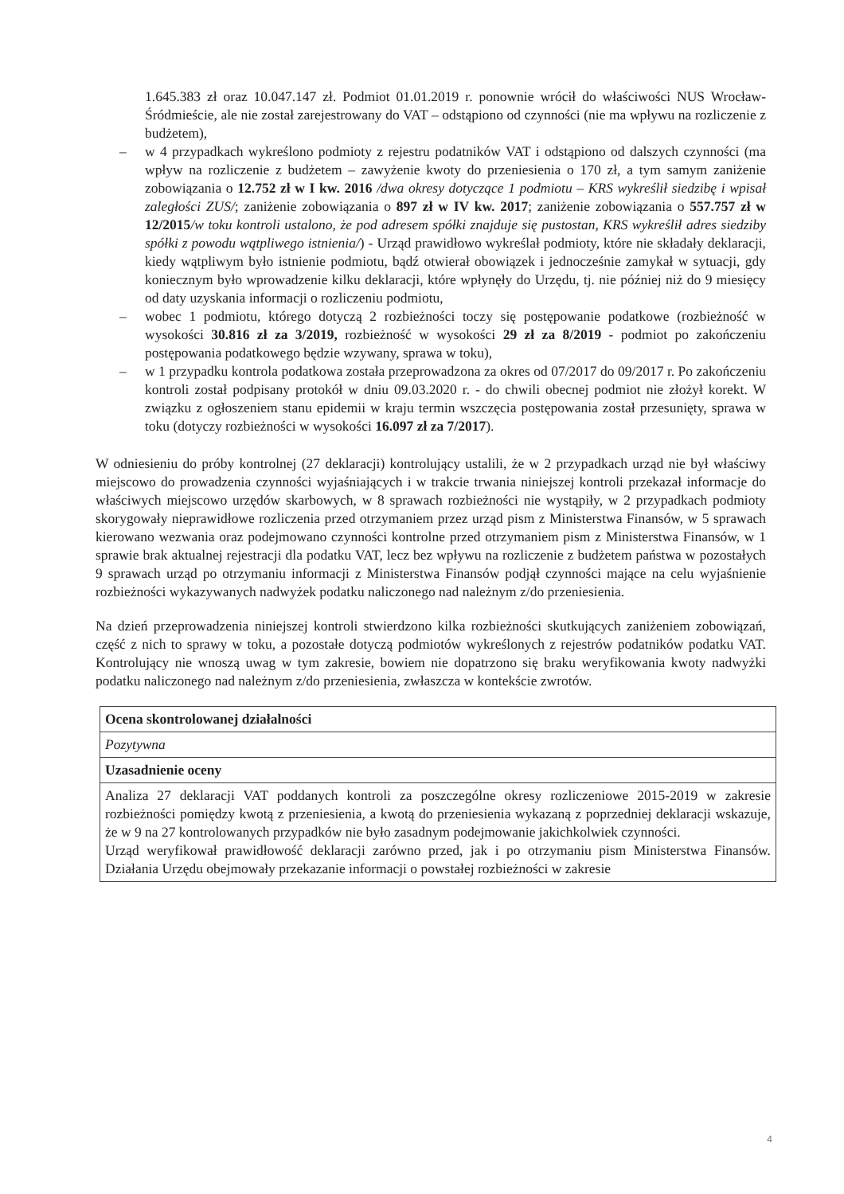1.645.383 zł oraz 10.047.147 zł. Podmiot 01.01.2019 r. ponownie wrócił do właściwości NUS Wrocław-Śródmieście, ale nie został zarejestrowany do VAT – odstąpiono od czynności (nie ma wpływu na rozliczenie z budżetem),
– w 4 przypadkach wykreślono podmioty z rejestru podatników VAT i odstąpiono od dalszych czynności (ma wpływ na rozliczenie z budżetem – zawyżenie kwoty do przeniesienia o 170 zł, a tym samym zaniżenie zobowiązania o 12.752 zł w I kw. 2016 /dwa okresy dotyczące 1 podmiotu – KRS wykreślił siedzibę i wpisał zaległości ZUS/; zaniżenie zobowiązania o 897 zł w IV kw. 2017; zaniżenie zobowiązania o 557.757 zł w 12/2015/w toku kontroli ustalono, że pod adresem spółki znajduje się pustostan, KRS wykreślił adres siedziby spółki z powodu wątpliwego istnienia/) - Urząd prawidłowo wykreślał podmioty, które nie składały deklaracji, kiedy wątpliwym było istnienie podmiotu, bądź otwierał obowiązek i jednocześnie zamykał w sytuacji, gdy koniecznym było wprowadzenie kilku deklaracji, które wpłynęły do Urzędu, tj. nie później niż do 9 miesięcy od daty uzyskania informacji o rozliczeniu podmiotu,
– wobec 1 podmiotu, którego dotyczą 2 rozbieżności toczy się postępowanie podatkowe (rozbieżność w wysokości 30.816 zł za 3/2019, rozbieżność w wysokości 29 zł za 8/2019 - podmiot po zakończeniu postępowania podatkowego będzie wzywany, sprawa w toku),
– w 1 przypadku kontrola podatkowa została przeprowadzona za okres od 07/2017 do 09/2017 r. Po zakończeniu kontroli został podpisany protokół w dniu 09.03.2020 r. - do chwili obecnej podmiot nie złożył korekt. W związku z ogłoszeniem stanu epidemii w kraju termin wszczęcia postępowania został przesunięty, sprawa w toku (dotyczy rozbieżności w wysokości 16.097 zł za 7/2017).
W odniesieniu do próby kontrolnej (27 deklaracji) kontrolujący ustalili, że w 2 przypadkach urząd nie był właściwy miejscowo do prowadzenia czynności wyjaśniających i w trakcie trwania niniejszej kontroli przekazał informacje do właściwych miejscowo urzędów skarbowych, w 8 sprawach rozbieżności nie wystąpiły, w 2 przypadkach podmioty skorygowały nieprawidłowe rozliczenia przed otrzymaniem przez urząd pism z Ministerstwa Finansów, w 5 sprawach kierowano wezwania oraz podejmowano czynności kontrolne przed otrzymaniem pism z Ministerstwa Finansów, w 1 sprawie brak aktualnej rejestracji dla podatku VAT, lecz bez wpływu na rozliczenie z budżetem państwa w pozostałych 9 sprawach urząd po otrzymaniu informacji z Ministerstwa Finansów podjął czynności mające na celu wyjaśnienie rozbieżności wykazywanych nadwyżek podatku naliczonego nad należnym z/do przeniesienia.
Na dzień przeprowadzenia niniejszej kontroli stwierdzono kilka rozbieżności skutkujących zaniżeniem zobowiązań, część z nich to sprawy w toku, a pozostałe dotyczą podmiotów wykreślonych z rejestrów podatników podatku VAT. Kontrolujący nie wnoszą uwag w tym zakresie, bowiem nie dopatrzono się braku weryfikowania kwoty nadwyżki podatku naliczonego nad należnym z/do przeniesienia, zwłaszcza w kontekście zwrotów.
| Ocena skontrolowanej działalności |
| Pozytywna |
| Uzasadnienie oceny |
| Analiza 27 deklaracji VAT poddanych kontroli za poszczególne okresy rozliczeniowe 2015-2019 w zakresie rozbieżności pomiędzy kwotą z przeniesienia, a kwotą do przeniesienia wykazaną z poprzedniej deklaracji wskazuje, że w 9 na 27 kontrolowanych przypadków nie było zasadnym podejmowanie jakichkolwiek czynności. Urząd weryfikował prawidłowość deklaracji zarówno przed, jak i po otrzymaniu pism Ministerstwa Finansów. Działania Urzędu obejmowały przekazanie informacji o powstałej rozbieżności w zakresie |
4